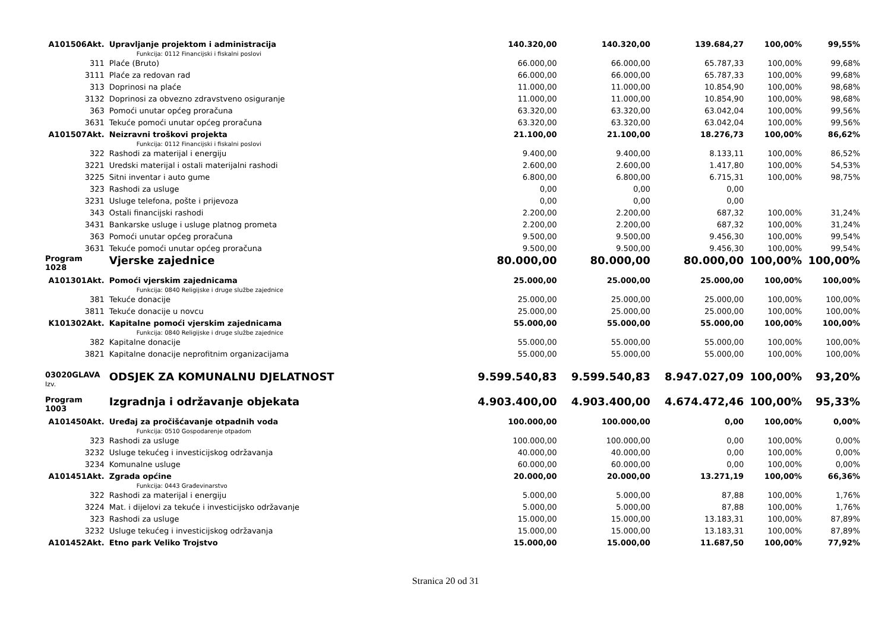| A101506Akt. | Upravljanje projektom i administracija | 140.320,00 | 140.320,00 | 139.684,27 | 100,00% | 99,55% |
| | Funkcija: 0112 Financijski i fiskalni poslovi | | | | | |
| 311 | Plaće (Bruto) | 66.000,00 | 66.000,00 | 65.787,33 | 100,00% | 99,68% |
| 3111 | Plaće za redovan rad | 66.000,00 | 66.000,00 | 65.787,33 | 100,00% | 99,68% |
| 313 | Doprinosi na plaće | 11.000,00 | 11.000,00 | 10.854,90 | 100,00% | 98,68% |
| 3132 | Doprinosi za obvezno zdravstveno osiguranje | 11.000,00 | 11.000,00 | 10.854,90 | 100,00% | 98,68% |
| 363 | Pomoći unutar općeg proračuna | 63.320,00 | 63.320,00 | 63.042,04 | 100,00% | 99,56% |
| 3631 | Tekuće pomoći unutar općeg proračuna | 63.320,00 | 63.320,00 | 63.042,04 | 100,00% | 99,56% |
| A101507Akt. | Neizravni troškovi projekta | 21.100,00 | 21.100,00 | 18.276,73 | 100,00% | 86,62% |
| | Funkcija: 0112 Financijski i fiskalni poslovi | | | | | |
| 322 | Rashodi za materijal i energiju | 9.400,00 | 9.400,00 | 8.133,11 | 100,00% | 86,52% |
| 3221 | Uredski materijal i ostali materijalni rashodi | 2.600,00 | 2.600,00 | 1.417,80 | 100,00% | 54,53% |
| 3225 | Sitni inventar i auto gume | 6.800,00 | 6.800,00 | 6.715,31 | 100,00% | 98,75% |
| 323 | Rashodi za usluge | 0,00 | 0,00 | 0,00 | | |
| 3231 | Usluge telefona, pošte i prijevoza | 0,00 | 0,00 | 0,00 | | |
| 343 | Ostali financijski rashodi | 2.200,00 | 2.200,00 | 687,32 | 100,00% | 31,24% |
| 3431 | Bankarske usluge i usluge platnog prometa | 2.200,00 | 2.200,00 | 687,32 | 100,00% | 31,24% |
| 363 | Pomoći unutar općeg proračuna | 9.500,00 | 9.500,00 | 9.456,30 | 100,00% | 99,54% |
| 3631 | Tekuće pomoći unutar općeg proračuna | 9.500,00 | 9.500,00 | 9.456,30 | 100,00% | 99,54% |
| Program 1028 | Vjerske zajednice | 80.000,00 | 80.000,00 | 80.000,00 | 100,00% | 100,00% |
| A101301Akt. | Pomoći vjerskim zajednicama | 25.000,00 | 25.000,00 | 25.000,00 | 100,00% | 100,00% |
| | Funkcija: 0840 Religijske i druge službe zajednice | | | | | |
| 381 | Tekuće donacije | 25.000,00 | 25.000,00 | 25.000,00 | 100,00% | 100,00% |
| 3811 | Tekuće donacije u novcu | 25.000,00 | 25.000,00 | 25.000,00 | 100,00% | 100,00% |
| K101302Akt. | Kapitalne pomoći vjerskim zajednicama | 55.000,00 | 55.000,00 | 55.000,00 | 100,00% | 100,00% |
| | Funkcija: 0840 Religijske i druge službe zajednice | | | | | |
| 382 | Kapitalne donacije | 55.000,00 | 55.000,00 | 55.000,00 | 100,00% | 100,00% |
| 3821 | Kapitalne donacije neprofitnim organizacijama | 55.000,00 | 55.000,00 | 55.000,00 | 100,00% | 100,00% |
| 03020GLAVA Izv. | ODSJEK ZA KOMUNALNU DJELATNOST | 9.599.540,83 | 9.599.540,83 | 8.947.027,09 | 100,00% | 93,20% |
| Program 1003 | Izgradnja i održavanje objekata | 4.903.400,00 | 4.903.400,00 | 4.674.472,46 | 100,00% | 95,33% |
| A101450Akt. | Uređaj za pročišćavanje otpadnih voda | 100.000,00 | 100.000,00 | 0,00 | 100,00% | 0,00% |
| | Funkcija: 0510 Gospodarenje otpadom | | | | | |
| 323 | Rashodi za usluge | 100.000,00 | 100.000,00 | 0,00 | 100,00% | 0,00% |
| 3232 | Usluge tekućeg i investicijskog održavanja | 40.000,00 | 40.000,00 | 0,00 | 100,00% | 0,00% |
| 3234 | Komunalne usluge | 60.000,00 | 60.000,00 | 0,00 | 100,00% | 0,00% |
| A101451Akt. | Zgrada općine | 20.000,00 | 20.000,00 | 13.271,19 | 100,00% | 66,36% |
| | Funkcija: 0443 Građevinarstvo | | | | | |
| 322 | Rashodi za materijal i energiju | 5.000,00 | 5.000,00 | 87,88 | 100,00% | 1,76% |
| 3224 | Mat. i dijelovi za tekuće i investicijsko održavanje | 5.000,00 | 5.000,00 | 87,88 | 100,00% | 1,76% |
| 323 | Rashodi za usluge | 15.000,00 | 15.000,00 | 13.183,31 | 100,00% | 87,89% |
| 3232 | Usluge tekućeg i investicijskog održavanja | 15.000,00 | 15.000,00 | 13.183,31 | 100,00% | 87,89% |
| A101452Akt. | Etno park Veliko Trojstvo | 15.000,00 | 15.000,00 | 11.687,50 | 100,00% | 77,92% |
Stranica 20 od 31